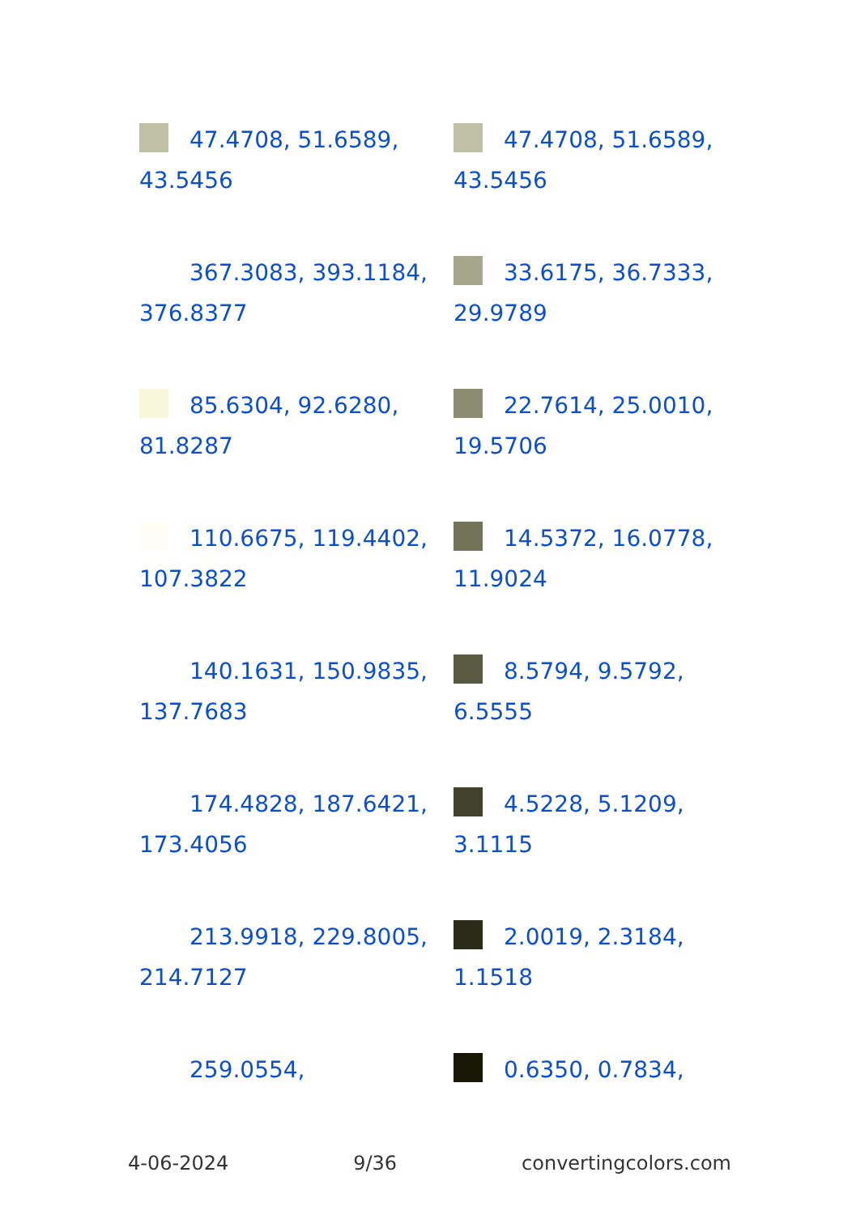47.4708, 51.6589, 43.5456
47.4708, 51.6589, 43.5456
367.3083, 393.1184, 376.8377
33.6175, 36.7333, 29.9789
85.6304, 92.6280, 81.8287
22.7614, 25.0010, 19.5706
110.6675, 119.4402, 107.3822
14.5372, 16.0778, 11.9024
140.1631, 150.9835, 137.7683
8.5794, 9.5792, 6.5555
174.4828, 187.6421, 173.4056
4.5228, 5.1209, 3.1115
213.9918, 229.8005, 214.7127
2.0019, 2.3184, 1.1518
259.0554,
0.6350, 0.7834,
4-06-2024 9/36 convertingcolors.com